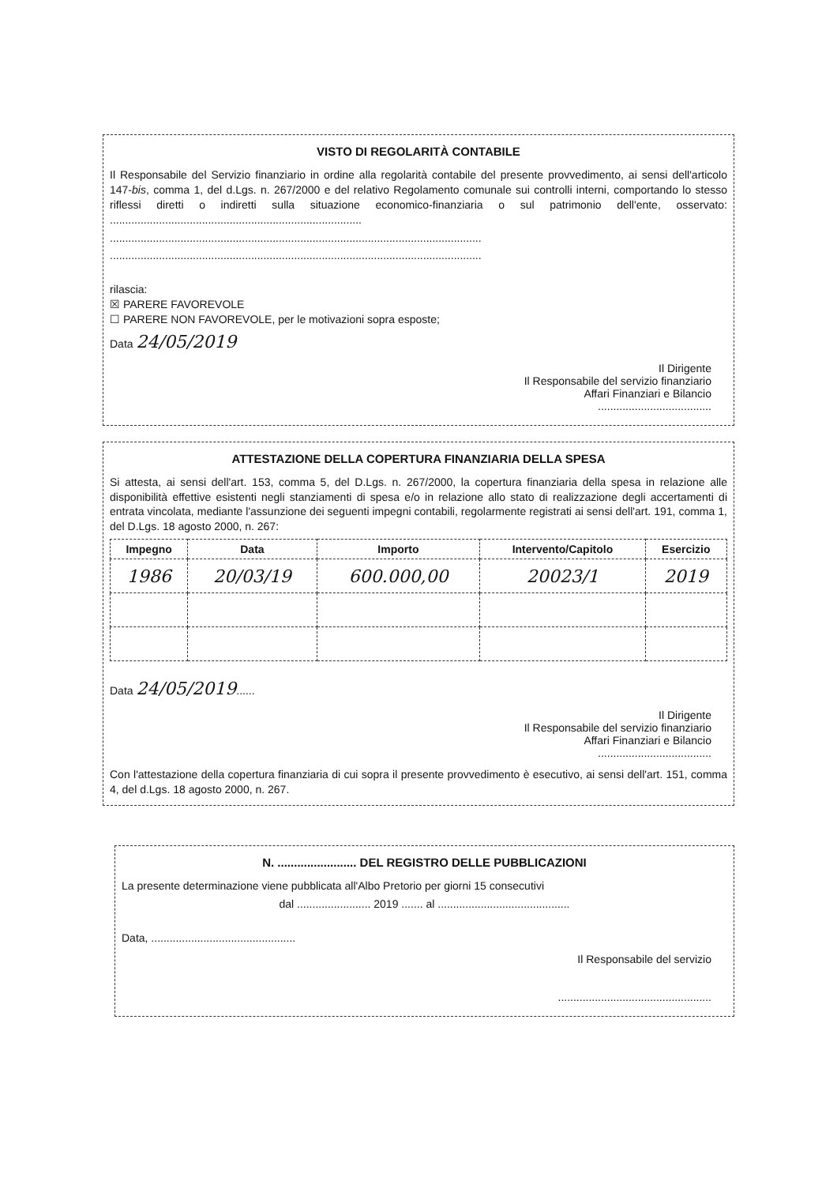VISTO DI REGOLARITÀ CONTABILE
Il Responsabile del Servizio finanziario in ordine alla regolarità contabile del presente provvedimento, ai sensi dell'articolo 147-bis, comma 1, del d.Lgs. n. 267/2000 e del relativo Regolamento comunale sui controlli interni, comportando lo stesso riflessi diretti o indiretti sulla situazione economico-finanziaria o sul patrimonio dell'ente, osservato: ..................................................................................
.........................................................................................................................
.........................................................................................................................
rilascia:
☒ PARERE FAVOREVOLE
☐ PARERE NON FAVOREVOLE, per le motivazioni sopra esposte;
Data 24/05/2019
Il Dirigente
Il Responsabile del servizio finanziario
Affari Finanziari e Bilancio
.....................................
ATTESTAZIONE DELLA COPERTURA FINANZIARIA DELLA SPESA
Si attesta, ai sensi dell'art. 153, comma 5, del D.Lgs. n. 267/2000, la copertura finanziaria della spesa in relazione alle disponibilità effettive esistenti negli stanziamenti di spesa e/o in relazione allo stato di realizzazione degli accertamenti di entrata vincolata, mediante l'assunzione dei seguenti impegni contabili, regolarmente registrati ai sensi dell'art. 191, comma 1, del D.Lgs. 18 agosto 2000, n. 267:
| Impegno | Data | Importo | Intervento/Capitolo | Esercizio |
| --- | --- | --- | --- | --- |
| 1986 | 20/03/19 | 600.000,00 | 20023/1 | 2019 |
Data 24/05/2019......
Il Dirigente
Il Responsabile del servizio finanziario
Affari Finanziari e Bilancio
.....................................
Con l'attestazione della copertura finanziaria di cui sopra il presente provvedimento è esecutivo, ai sensi dell'art. 151, comma 4, del d.Lgs. 18 agosto 2000, n. 267.
N. ........................ DEL REGISTRO DELLE PUBBLICAZIONI
La presente determinazione viene pubblicata all'Albo Pretorio per giorni 15 consecutivi
dal ........................ 2019 ....... al ...........................................
Data, ...............................................
Il Responsabile del servizio
..................................................